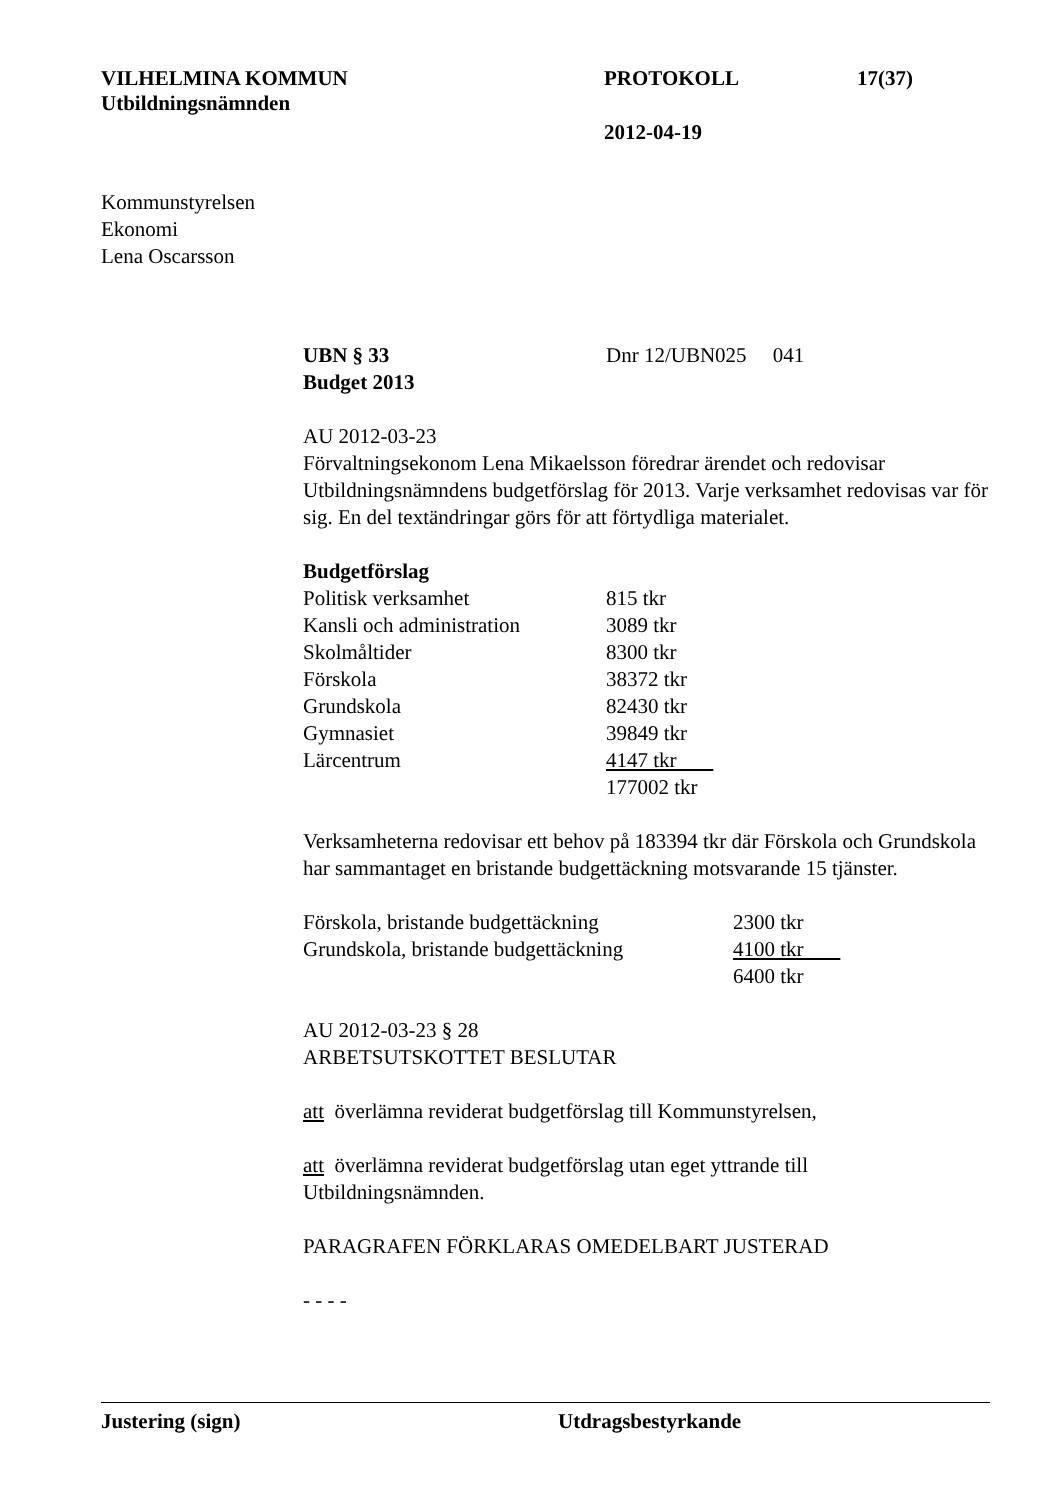VILHELMINA KOMMUN
Utbildningsnämnden
PROTOKOLL
2012-04-19
17(37)
Kommunstyrelsen
Ekonomi
Lena Oscarsson
UBN § 33
Budget 2013
Dnr 12/UBN025 041
AU 2012-03-23
Förvaltningsekonom Lena Mikaelsson föredrar ärendet och redovisar Utbildningsnämndens budgetförslag för 2013. Varje verksamhet redovisas var för sig. En del textändringar görs för att förtydliga materialet.
Budgetförslag
| Politisk verksamhet | 815 tkr |
| Kansli och administration | 3089 tkr |
| Skolmåltider | 8300 tkr |
| Förskola | 38372 tkr |
| Grundskola | 82430 tkr |
| Gymnasiet | 39849 tkr |
| Lärcentrum | 4147 tkr |
| | 177002 tkr |
Verksamheterna redovisar ett behov på 183394 tkr där Förskola och Grundskola har sammantaget en bristande budgettäckning motsvarande 15 tjänster.
| Förskola, bristande budgettäckning | 2300 tkr |
| Grundskola, bristande budgettäckning | 4100 tkr |
| | 6400 tkr |
AU 2012-03-23 § 28
ARBETSUTSKOTTET BESLUTAR
att överlämna reviderat budgetförslag till Kommunstyrelsen,
att överlämna reviderat budgetförslag utan eget yttrande till Utbildningsnämnden.
PARAGRAFEN FÖRKLARAS OMEDELBART JUSTERAD
- - - -
Justering (sign) Utdragsbestyrkande